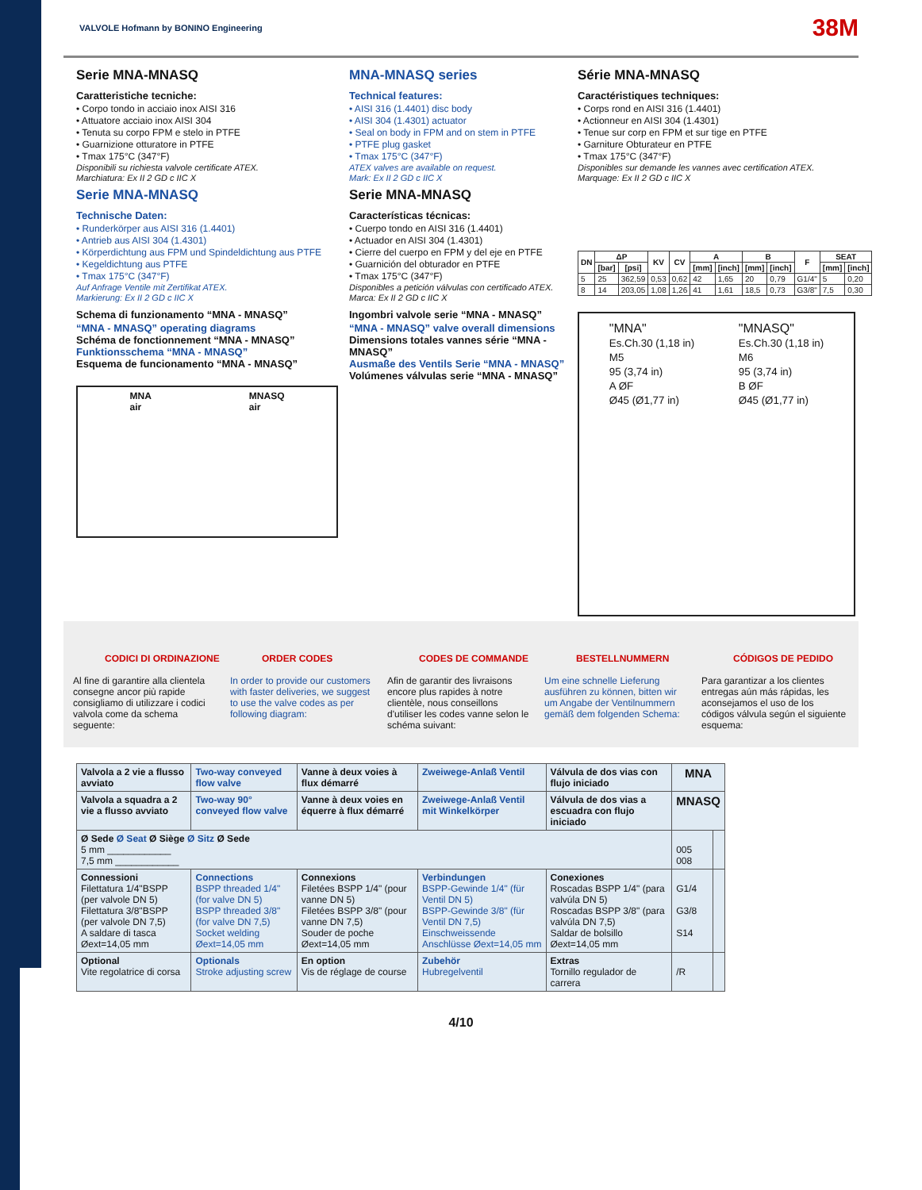VALVOLE Hofmann by BONINO Engineering
38M
Serie MNA-MNASQ
Caratteristiche tecniche:
• Corpo tondo in acciaio inox AISI 316
• Attuatore acciaio inox AISI 304
• Tenuta su corpo FPM e stelo in PTFE
• Guarnizione otturatore in PTFE
• Tmax 175°C (347°F)
Disponibili su richiesta valvole certificate ATEX.
Marchiatura: Ex II 2 GD c IIC X
Serie MNA-MNASQ
Technische Daten:
• Runderkörper aus AISI 316 (1.4401)
• Antrieb aus AISI 304 (1.4301)
• Körperdichtung aus FPM und Spindeldichtung aus PTFE
• Kegeldichtung aus PTFE
• Tmax 175°C (347°F)
Auf Anfrage Ventile mit Zertifikat ATEX.
Markierung: Ex II 2 GD c IIC X
Schema di funzionamento “MNA - MNASQ”
“MNA - MNASQ” operating diagrams
Schéma de fonctionnement “MNA - MNASQ”
Funktionsschema “MNA - MNASQ”
Esquema de funcionamento “MNA - MNASQ”
MNA
air
MNASQ
air
MNA-MNASQ series
Technical features:
• AISI 316 (1.4401) disc body
• AISI 304 (1.4301) actuator
• Seal on body in FPM and on stem in PTFE
• PTFE plug gasket
• Tmax 175°C (347°F)
ATEX valves are available on request.
Mark: Ex II 2 GD c IIC X
Serie MNA-MNASQ
Características técnicas:
• Cuerpo tondo en AISI 316 (1.4401)
• Actuador en AISI 304 (1.4301)
• Cierre del cuerpo en FPM y del eje en PTFE
• Guarnición del obturador en PTFE
• Tmax 175°C (347°F)
Disponibles a petición válvulas con certificado ATEX.
Marca: Ex II 2 GD c IIC X
Ingombri valvole serie “MNA - MNASQ”
“MNA - MNASQ” valve overall dimensions
Dimensions totales vannes série “MNA - MNASQ”
Ausmaße des Ventils Serie “MNA - MNASQ”
Volúmenes válvulas serie “MNA - MNASQ”
Série MNA-MNASQ
Caractéristiques techniques:
• Corps rond en AISI 316 (1.4401)
• Actionneur en AISI 304 (1.4301)
• Tenue sur corp en FPM et sur tige en PTFE
• Garniture Obturateur en PTFE
• Tmax 175°C (347°F)
Disponibles sur demande les vannes avec certification ATEX.
Marquage: Ex II 2 GD c IIC X
| DN | ΔP | | KV | CV | A | | B | | F | SEAT | |
| --- | --- | --- | --- | --- | --- | --- | --- | --- | --- | --- | --- |
| | [bar] | [psi] | | | [mm] | [inch] | [mm] | [inch] | | [mm] | [inch] |
| 5 | 25 | 362,59 | 0,53 | 0,62 | 42 | 1,65 | 20 | 0,79 | G1/4" | 5 | 0,20 |
| 8 | 14 | 203,05 | 1,08 | 1,26 | 41 | 1,61 | 18,5 | 0,73 | G3/8" | 7,5 | 0,30 |
"MNA"
Es.Ch.30 (1,18 in)
M5
95 (3,74 in)
A ØF
Ø45 (Ø1,77 in)
"MNASQ"
Es.Ch.30 (1,18 in)
M6
95 (3,74 in)
B ØF
Ø45 (Ø1,77 in)
CODICI DI ORDINAZIONE
Al fine di garantire alla clientela consegne ancor più rapide consigliamo di utilizzare i codici valvola come da schema seguente:
ORDER CODES
In order to provide our customers with faster deliveries, we suggest to use the valve codes as per following diagram:
CODES DE COMMANDE
Afin de garantir des livraisons encore plus rapides à notre clientèle, nous conseillons d'utiliser les codes vanne selon le schéma suivant:
BESTELLNUMMERN
Um eine schnelle Lieferung ausführen zu können, bitten wir um Angabe der Ventilnummern gemäß dem folgenden Schema:
CÓDIGOS DE PEDIDO
Para garantizar a los clientes entregas aún más rápidas, les aconsejamos el uso de los códigos válvula según el siguiente esquema:
| Valvola a 2 vie a flusso avviato | Two-way conveyed flow valve | Vanne à deux voies à flux démarré | Zweiwege-Anlaß Ventil | Válvula de dos vias con flujo iniciado | MNA | |
| Valvola a squadra a 2 vie a flusso avviato | Two-way 90° conveyed flow valve | Vanne à deux voies en équerre à flux démarré | Zweiwege-Anlaß Ventil mit Winkelkörper | Válvula de dos vias a escuadra con flujo iniciado | MNASQ | |
| Ø Sede Ø Seat Ø Siège Ø Sitz Ø Sede 5 mm ____________ 7,5 mm ____________ | | | | | 005 008 | |
| Connessioni Filettatura 1/4"BSPP (per valvole DN 5) Filettatura 3/8"BSPP (per valvole DN 7,5) A saldare di tasca Øext=14,05 mm | Connections BSPP threaded 1/4" (for valve DN 5) BSPP threaded 3/8" (for valve DN 7,5) Socket welding Øext=14,05 mm | Connexions Filetées BSPP 1/4" (pour vanne DN 5) Filetées BSPP 3/8" (pour vanne DN 7,5) Souder de poche Øext=14,05 mm | Verbindungen BSPP-Gewinde 1/4" (für Ventil DN 5) BSPP-Gewinde 3/8" (für Ventil DN 7,5) Einschweissende Anschlüsse Øext=14,05 mm | Conexiones Roscadas BSPP 1/4" (para valvúla DN 5) Roscadas BSPP 3/8" (para valvúla DN 7,5) Saldar de bolsillo Øext=14,05 mm | G1/4 G3/8 S14 | |
| Optional Vite regolatrice di corsa | Optionals Stroke adjusting screw | En option Vis de réglage de course | Zubehör Hubregelventil | Extras Tornillo regulador de carrera | /R | |
4/10